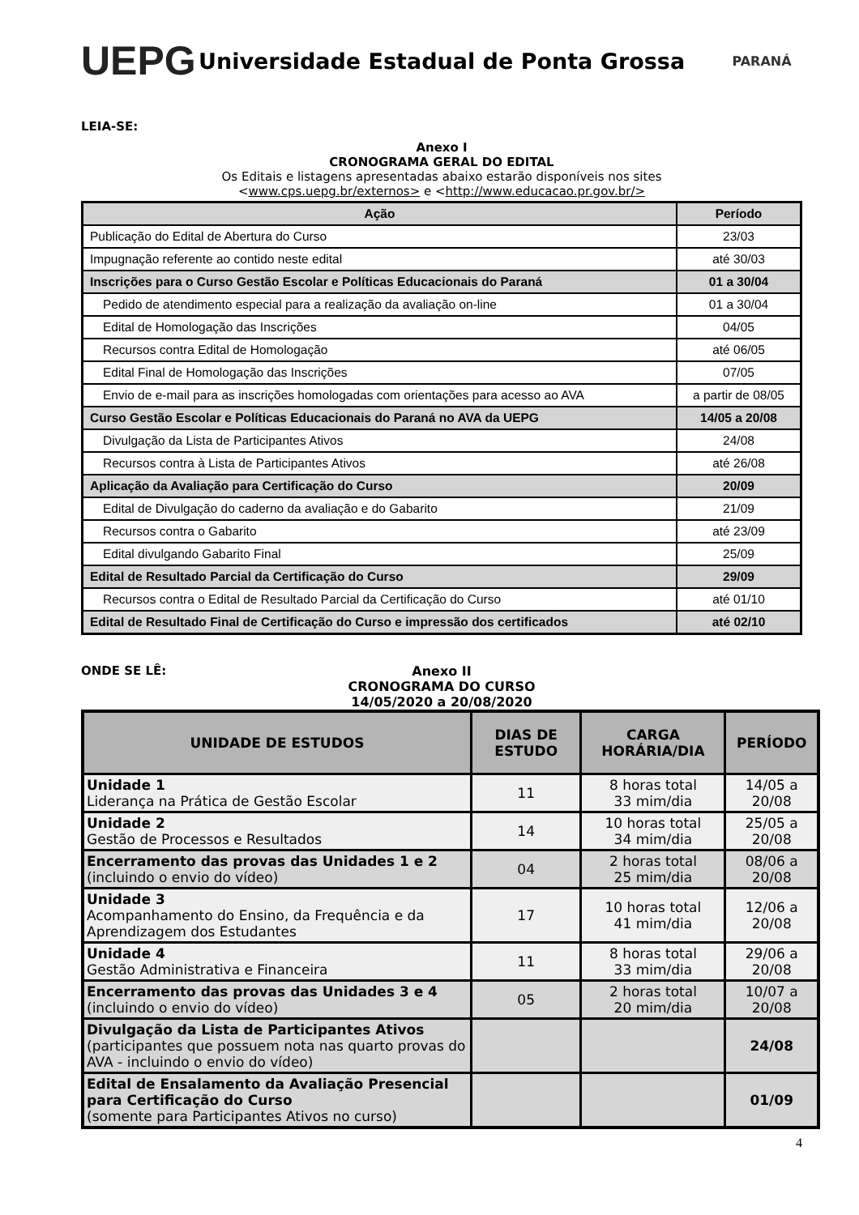UEPG
Universidade Estadual de Ponta Grossa
PARANÁ
LEIA-SE:
Anexo I
CRONOGRAMA GERAL DO EDITAL
Os Editais e listagens apresentadas abaixo estarão disponíveis nos sites
<www.cps.uepg.br/externos> e <http://www.educacao.pr.gov.br/>
| Ação | Período |
| --- | --- |
| Publicação do Edital de Abertura do Curso | 23/03 |
| Impugnação referente ao contido neste edital | até 30/03 |
| Inscrições para o Curso Gestão Escolar e Políticas Educacionais do Paraná | 01 a 30/04 |
| Pedido de atendimento especial para a realização da avaliação on-line | 01 a 30/04 |
| Edital de Homologação das Inscrições | 04/05 |
| Recursos contra Edital de Homologação | até 06/05 |
| Edital Final de Homologação das Inscrições | 07/05 |
| Envio de e-mail para as inscrições homologadas com orientações para acesso ao AVA | a partir de 08/05 |
| Curso Gestão Escolar e Políticas Educacionais do Paraná no AVA da UEPG | 14/05 a 20/08 |
| Divulgação da Lista de Participantes Ativos | 24/08 |
| Recursos contra à Lista de Participantes Ativos | até 26/08 |
| Aplicação da Avaliação para Certificação do Curso | 20/09 |
| Edital de Divulgação do caderno da avaliação e do Gabarito | 21/09 |
| Recursos contra o Gabarito | até 23/09 |
| Edital divulgando Gabarito Final | 25/09 |
| Edital de Resultado Parcial da Certificação do Curso | 29/09 |
| Recursos contra o Edital de Resultado Parcial da Certificação do Curso | até 01/10 |
| Edital de Resultado Final de Certificação do Curso e impressão dos certificados | até 02/10 |
ONDE SE LÊ:
Anexo II
CRONOGRAMA DO CURSO
14/05/2020 a 20/08/2020
| UNIDADE DE ESTUDOS | DIAS DE ESTUDO | CARGA HORÁRIA/DIA | PERÍODO |
| --- | --- | --- | --- |
| Unidade 1 Liderança na Prática de Gestão Escolar | 11 | 8 horas total 33 mim/dia | 14/05 a 20/08 |
| Unidade 2 Gestão de Processos e Resultados | 14 | 10 horas total 34 mim/dia | 25/05 a 20/08 |
| Encerramento das provas das Unidades 1 e 2 (incluindo o envio do vídeo) | 04 | 2 horas total 25 mim/dia | 08/06 a 20/08 |
| Unidade 3 Acompanhamento do Ensino, da Frequência e da Aprendizagem dos Estudantes | 17 | 10 horas total 41 mim/dia | 12/06 a 20/08 |
| Unidade 4 Gestão Administrativa e Financeira | 11 | 8 horas total 33 mim/dia | 29/06 a 20/08 |
| Encerramento das provas das Unidades 3 e 4 (incluindo o envio do vídeo) | 05 | 2 horas total 20 mim/dia | 10/07 a 20/08 |
| Divulgação da Lista de Participantes Ativos (participantes que possuem nota nas quarto provas do AVA - incluindo o envio do vídeo) | | | 24/08 |
| Edital de Ensalamento da Avaliação Presencial para Certificação do Curso (somente para Participantes Ativos no curso) | | | 01/09 |
4